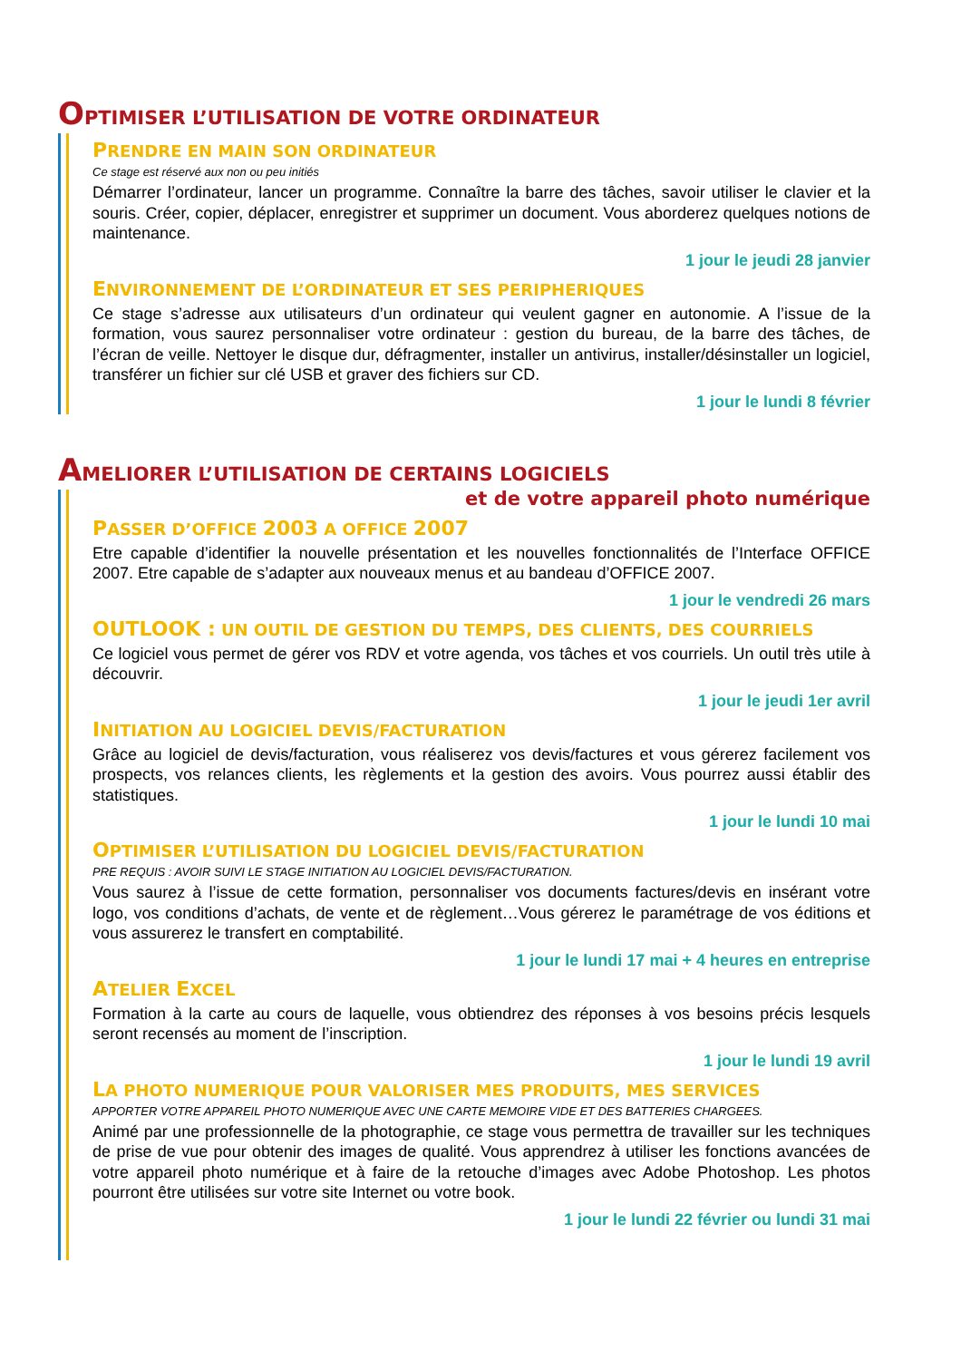OPTIMISER L’UTILISATION DE VOTRE ORDINATEUR
PRENDRE EN MAIN SON ORDINATEUR
Ce stage est réservé aux non ou peu initiés
Démarrer l’ordinateur, lancer un programme. Connaître la barre des tâches, savoir utiliser le clavier et la souris. Créer, copier, déplacer, enregistrer et supprimer un document. Vous aborderez quelques notions de maintenance.
1 jour le jeudi 28 janvier
ENVIRONNEMENT DE L’ORDINATEUR ET SES PERIPHERIQUES
Ce stage s’adresse aux utilisateurs d’un ordinateur qui veulent gagner en autonomie. A l’issue de la formation, vous saurez personnaliser votre ordinateur : gestion du bureau, de la barre des tâches, de l’écran de veille. Nettoyer le disque dur, défragmenter, installer un antivirus, installer/désinstaller un logiciel, transférer un fichier sur clé USB et graver des fichiers sur CD.
1 jour le lundi 8 février
AMELIORER L’UTILISATION DE CERTAINS LOGICIELS
et de votre appareil photo numérique
PASSER D’OFFICE 2003 A OFFICE 2007
Etre capable d’identifier la nouvelle présentation et les nouvelles fonctionnalités de l’Interface OFFICE 2007. Etre capable de s’adapter aux nouveaux menus et au bandeau d’OFFICE 2007.
1 jour le vendredi 26 mars
OUTLOOK : UN OUTIL DE GESTION DU TEMPS, DES CLIENTS, DES COURRIELS
Ce logiciel vous permet de gérer vos RDV et votre agenda, vos tâches et vos courriels. Un outil très utile à découvrir.
1 jour le jeudi 1er avril
INITIATION AU LOGICIEL DEVIS/FACTURATION
Grâce au logiciel de devis/facturation, vous réaliserez vos devis/factures et vous gérerez facilement vos prospects, vos relances clients, les règlements et la gestion des avoirs. Vous pourrez aussi établir des statistiques.
1 jour le lundi 10 mai
OPTIMISER L’UTILISATION DU LOGICIEL DEVIS/FACTURATION
PRE REQUIS : AVOIR SUIVI LE STAGE INITIATION AU LOGICIEL DEVIS/FACTURATION.
Vous saurez à l’issue de cette formation, personnaliser vos documents factures/devis en insérant votre logo, vos conditions d’achats, de vente et de règlement…Vous gérerez le paramétrage de vos éditions et vous assurerez le transfert en comptabilité.
1 jour le lundi 17 mai + 4 heures en entreprise
ATELIER EXCEL
Formation à la carte au cours de laquelle, vous obtiendrez des réponses à vos besoins précis lesquels seront recensés au moment de l’inscription.
1 jour le lundi 19 avril
LA PHOTO NUMERIQUE POUR VALORISER MES PRODUITS, MES SERVICES
APPORTER VOTRE APPAREIL PHOTO NUMERIQUE AVEC UNE CARTE MEMOIRE VIDE ET DES BATTERIES CHARGEES.
Animé par une professionnelle de la photographie, ce stage vous permettra de travailler sur les techniques de prise de vue pour obtenir des images de qualité. Vous apprendrez à utiliser les fonctions avancées de votre appareil photo numérique et à faire de la retouche d’images avec Adobe Photoshop. Les photos pourront être utilisées sur votre site Internet ou votre book.
1 jour le lundi 22 février ou lundi 31 mai